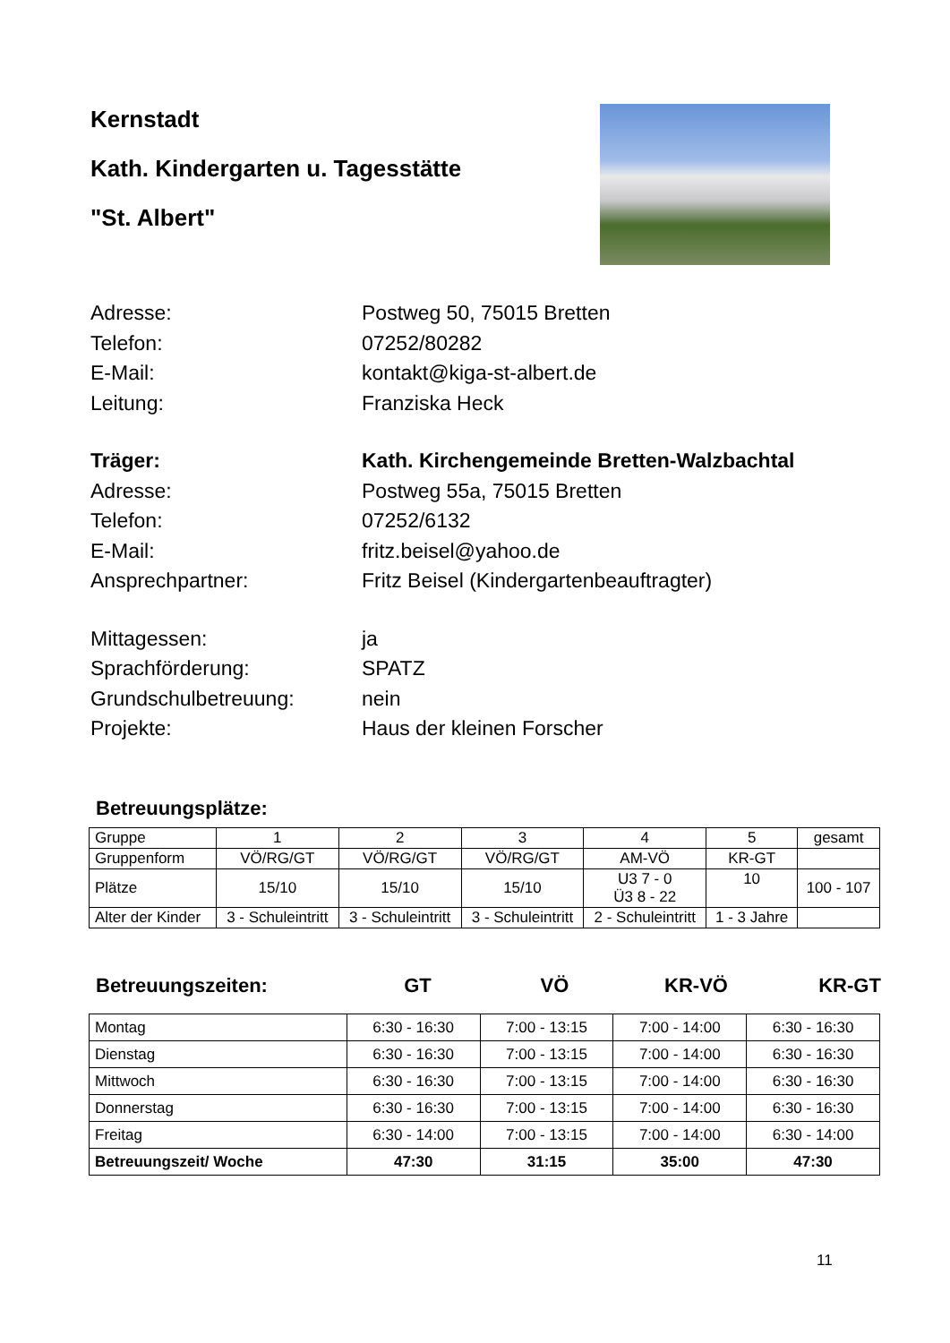Kernstadt
Kath. Kindergarten u. Tagesstätte
"St. Albert"
Adresse: Postweg 50, 75015 Bretten
Telefon: 07252/80282
E-Mail: kontakt@kiga-st-albert.de
Leitung: Franziska Heck
Träger: Kath. Kirchengemeinde Bretten-Walzbachtal
Adresse: Postweg 55a, 75015 Bretten
Telefon: 07252/6132
E-Mail: fritz.beisel@yahoo.de
Ansprechpartner: Fritz Beisel (Kindergartenbeauftragter)
Mittagessen: ja
Sprachförderung: SPATZ
Grundschulbetreuung: nein
Projekte: Haus der kleinen Forscher
Betreuungsplätze:
| Gruppe | 1 | 2 | 3 | 4 | 5 | gesamt |
| Gruppenform | VÖ/RG/GT | VÖ/RG/GT | VÖ/RG/GT | AM-VÖ | KR-GT | |
| Plätze | 15/10 | 15/10 | 15/10 | U3 7 - 0 Ü3 8 - 22 | 10 | 100 - 107 |
| Alter der Kinder | 3 - Schuleintritt | 3 - Schuleintritt | 3 - Schuleintritt | 2 - Schuleintritt | 1 - 3 Jahre | |
Betreuungszeiten: GT VÖ KR-VÖ KR-GT
| Montag | 6:30 - 16:30 | 7:00 - 13:15 | 7:00 - 14:00 | 6:30 - 16:30 |
| Dienstag | 6:30 - 16:30 | 7:00 - 13:15 | 7:00 - 14:00 | 6:30 - 16:30 |
| Mittwoch | 6:30 - 16:30 | 7:00 - 13:15 | 7:00 - 14:00 | 6:30 - 16:30 |
| Donnerstag | 6:30 - 16:30 | 7:00 - 13:15 | 7:00 - 14:00 | 6:30 - 16:30 |
| Freitag | 6:30 - 14:00 | 7:00 - 13:15 | 7:00 - 14:00 | 6:30 - 14:00 |
| Betreuungszeit/ Woche | 47:30 | 31:15 | 35:00 | 47:30 |
11